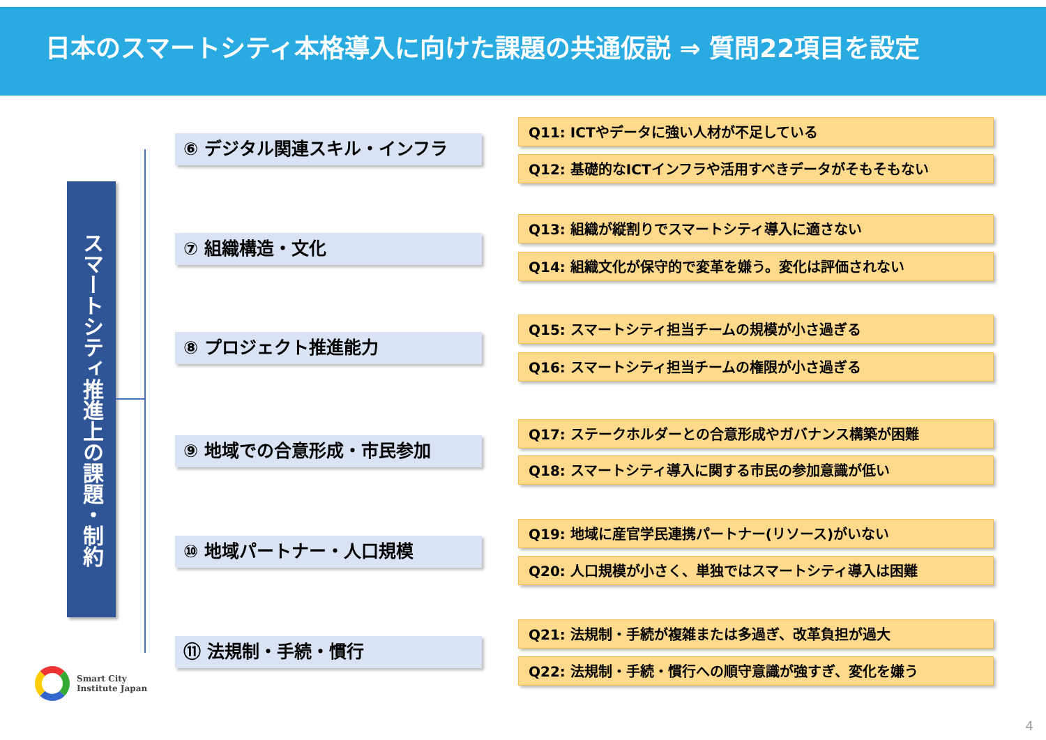日本のスマートシティ本格導入に向けた課題の共通仮説 ⇒ 質問22項目を設定
スマートシティ推進上の課題・制約
⑥ デジタル関連スキル・インフラ
⑦ 組織構造・文化
⑧ プロジェクト推進能力
⑨ 地域での合意形成・市民参加
⑩ 地域パートナー・人口規模
⑪ 法規制・手続・慣行
Q11: ICTやデータに強い人材が不足している
Q12: 基礎的なICTインフラや活用すべきデータがそもそもない
Q13: 組織が縦割りでスマートシティ導入に適さない
Q14: 組織文化が保守的で変革を嫌う。変化は評価されない
Q15: スマートシティ担当チームの規模が小さ過ぎる
Q16: スマートシティ担当チームの権限が小さ過ぎる
Q17: ステークホルダーとの合意形成やガバナンス構築が困難
Q18: スマートシティ導入に関する市民の参加意識が低い
Q19: 地域に産官学民連携パートナー(リソース)がいない
Q20: 人口規模が小さく、単独ではスマートシティ導入は困難
Q21: 法規制・手続が複雑または多過ぎ、改革負担が過大
Q22: 法規制・手続・慣行への順守意識が強すぎ、変化を嫌う
Smart City
Institute Japan
4